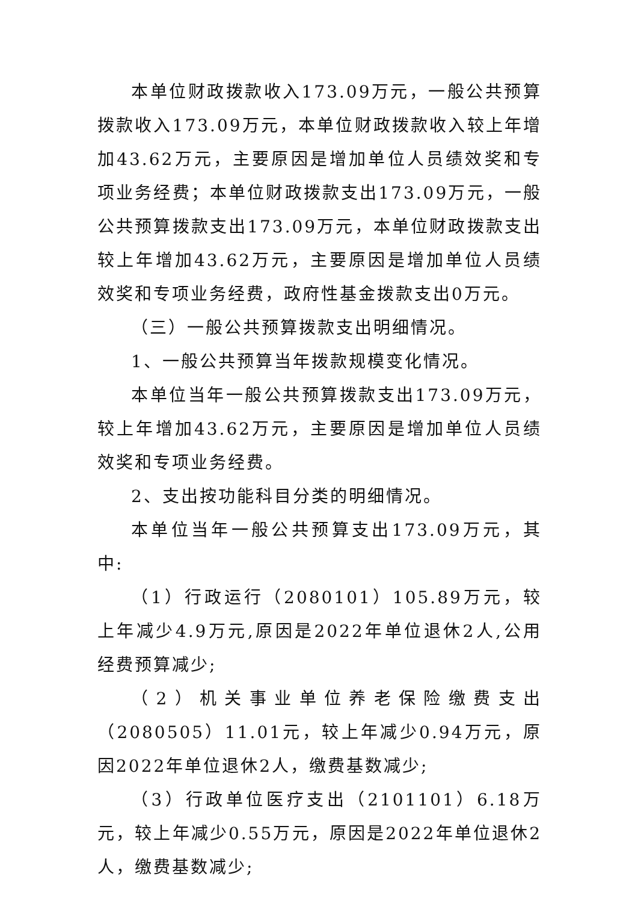本单位财政拨款收入173.09万元，一般公共预算拨款收入173.09万元，本单位财政拨款收入较上年增加43.62万元，主要原因是增加单位人员绩效奖和专项业务经费；本单位财政拨款支出173.09万元，一般公共预算拨款支出173.09万元，本单位财政拨款支出较上年增加43.62万元，主要原因是增加单位人员绩效奖和专项业务经费，政府性基金拨款支出0万元。
（三）一般公共预算拨款支出明细情况。
1、一般公共预算当年拨款规模变化情况。
本单位当年一般公共预算拨款支出173.09万元，较上年增加43.62万元，主要原因是增加单位人员绩效奖和专项业务经费。
2、支出按功能科目分类的明细情况。
本单位当年一般公共预算支出173.09万元，其中:
（1）行政运行（2080101）105.89万元，较上年减少4.9万元,原因是2022年单位退休2人,公用经费预算减少;
（2）机关事业单位养老保险缴费支出（2080505）11.01元，较上年减少0.94万元，原因2022年单位退休2人，缴费基数减少;
（3）行政单位医疗支出（2101101）6.18万元，较上年减少0.55万元，原因是2022年单位退休2人，缴费基数减少;